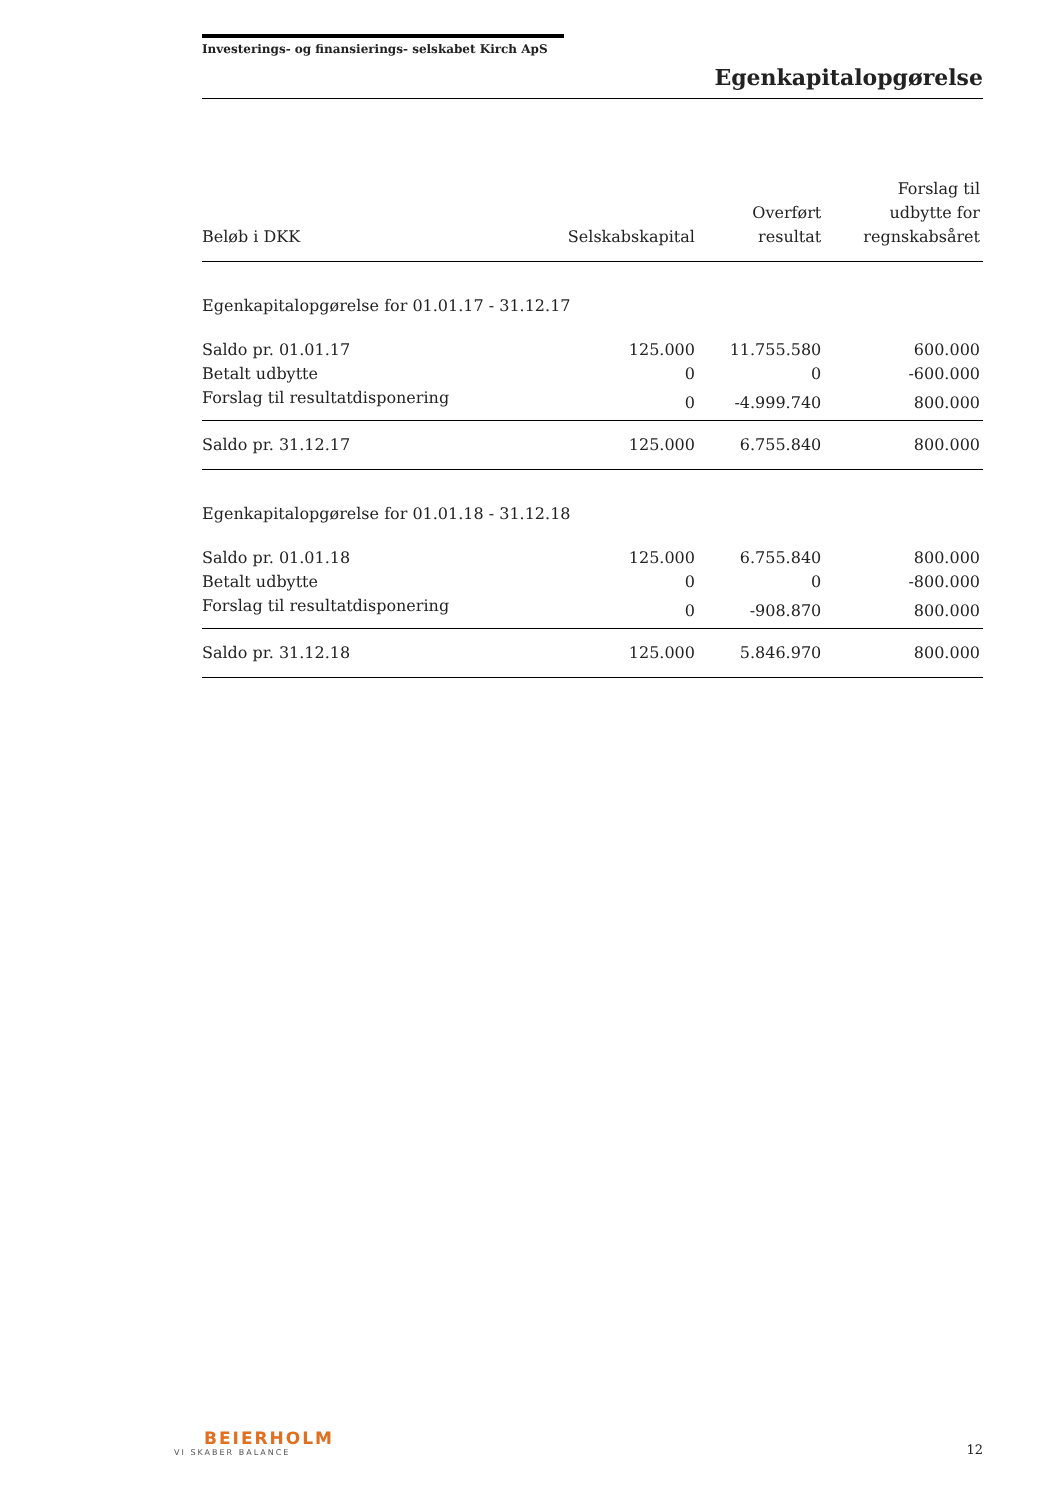Investerings- og finansierings- selskabet Kirch ApS
Egenkapitalopgørelse
| Beløb i DKK | Selskabskapital | Overført resultat | Forslag til udbytte for regnskabsåret |
| --- | --- | --- | --- |
| Egenkapitalopgørelse for 01.01.17 - 31.12.17 | | | |
| Saldo pr. 01.01.17 | 125.000 | 11.755.580 | 600.000 |
| Betalt udbytte | 0 | 0 | -600.000 |
| Forslag til resultatdisponering | 0 | -4.999.740 | 800.000 |
| Saldo pr. 31.12.17 | 125.000 | 6.755.840 | 800.000 |
| Egenkapitalopgørelse for 01.01.18 - 31.12.18 | | | |
| Saldo pr. 01.01.18 | 125.000 | 6.755.840 | 800.000 |
| Betalt udbytte | 0 | 0 | -800.000 |
| Forslag til resultatdisponering | 0 | -908.870 | 800.000 |
| Saldo pr. 31.12.18 | 125.000 | 5.846.970 | 800.000 |
BEIERHOLM
VI SKABER BALANCE
12